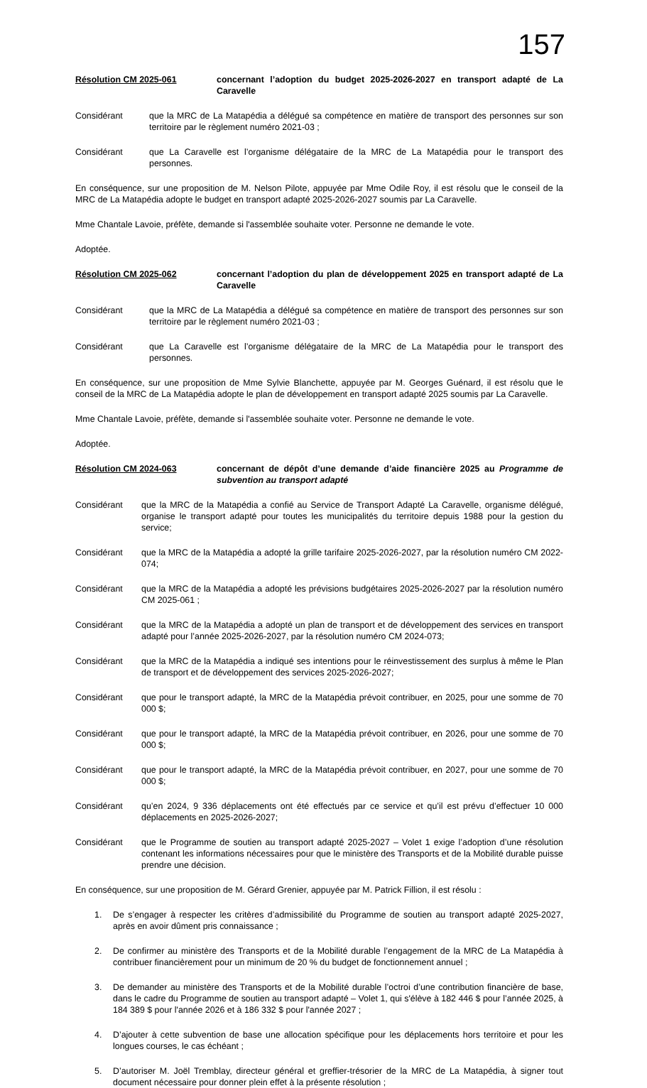157
Résolution CM 2025-061 concernant l’adoption du budget 2025-2026-2027 en transport adapté de La Caravelle
Considérant que la MRC de La Matapédia a délégué sa compétence en matière de transport des personnes sur son territoire par le règlement numéro 2021-03 ;
Considérant que La Caravelle est l’organisme délégataire de la MRC de La Matapédia pour le transport des personnes.
En conséquence, sur une proposition de M. Nelson Pilote, appuyée par Mme Odile Roy, il est résolu que le conseil de la MRC de La Matapédia adopte le budget en transport adapté 2025-2026-2027 soumis par La Caravelle.
Mme Chantale Lavoie, préfète, demande si l'assemblée souhaite voter. Personne ne demande le vote.
Adoptée.
Résolution CM 2025-062 concernant l’adoption du plan de développement 2025 en transport adapté de La Caravelle
Considérant que la MRC de La Matapédia a délégué sa compétence en matière de transport des personnes sur son territoire par le règlement numéro 2021-03 ;
Considérant que La Caravelle est l’organisme délégataire de la MRC de La Matapédia pour le transport des personnes.
En conséquence, sur une proposition de Mme Sylvie Blanchette, appuyée par M. Georges Guénard, il est résolu que le conseil de la MRC de La Matapédia adopte le plan de développement en transport adapté 2025 soumis par La Caravelle.
Mme Chantale Lavoie, préfète, demande si l'assemblée souhaite voter. Personne ne demande le vote.
Adoptée.
Résolution CM 2024-063 concernant de dépôt d’une demande d’aide financière 2025 au Programme de subvention au transport adapté
Considérant que la MRC de la Matapédia a confié au Service de Transport Adapté La Caravelle, organisme délégué, organise le transport adapté pour toutes les municipalités du territoire depuis 1988 pour la gestion du service;
Considérant que la MRC de la Matapédia a adopté la grille tarifaire 2025-2026-2027, par la résolution numéro CM 2022-074;
Considérant que la MRC de la Matapédia a adopté les prévisions budgétaires 2025-2026-2027 par la résolution numéro CM 2025-061 ;
Considérant que la MRC de la Matapédia a adopté un plan de transport et de développement des services en transport adapté pour l’année 2025-2026-2027, par la résolution numéro CM 2024-073;
Considérant que la MRC de la Matapédia a indiqué ses intentions pour le réinvestissement des surplus à même le Plan de transport et de développement des services 2025-2026-2027;
Considérant que pour le transport adapté, la MRC de la Matapédia prévoit contribuer, en 2025, pour une somme de 70 000 $;
Considérant que pour le transport adapté, la MRC de la Matapédia prévoit contribuer, en 2026, pour une somme de 70 000 $;
Considérant que pour le transport adapté, la MRC de la Matapédia prévoit contribuer, en 2027, pour une somme de 70 000 $;
Considérant qu’en 2024, 9 336 déplacements ont été effectués par ce service et qu’il est prévu d’effectuer 10 000 déplacements en 2025-2026-2027;
Considérant que le Programme de soutien au transport adapté 2025-2027 – Volet 1 exige l’adoption d’une résolution contenant les informations nécessaires pour que le ministère des Transports et de la Mobilité durable puisse prendre une décision.
En conséquence, sur une proposition de M. Gérard Grenier, appuyée par M. Patrick Fillion, il est résolu :
1. De s’engager à respecter les critères d’admissibilité du Programme de soutien au transport adapté 2025-2027, après en avoir dûment pris connaissance ;
2. De confirmer au ministère des Transports et de la Mobilité durable l’engagement de la MRC de La Matapédia à contribuer financièrement pour un minimum de 20 % du budget de fonctionnement annuel ;
3. De demander au ministère des Transports et de la Mobilité durable l’octroi d’une contribution financière de base, dans le cadre du Programme de soutien au transport adapté – Volet 1, qui s'élève à 182 446 $ pour l’année 2025, à 184 389 $ pour l'année 2026 et à 186 332 $ pour l'année 2027 ;
4. D’ajouter à cette subvention de base une allocation spécifique pour les déplacements hors territoire et pour les longues courses, le cas échéant ;
5. D’autoriser M. Joël Tremblay, directeur général et greffier-trésorier de la MRC de La Matapédia, à signer tout document nécessaire pour donner plein effet à la présente résolution ;